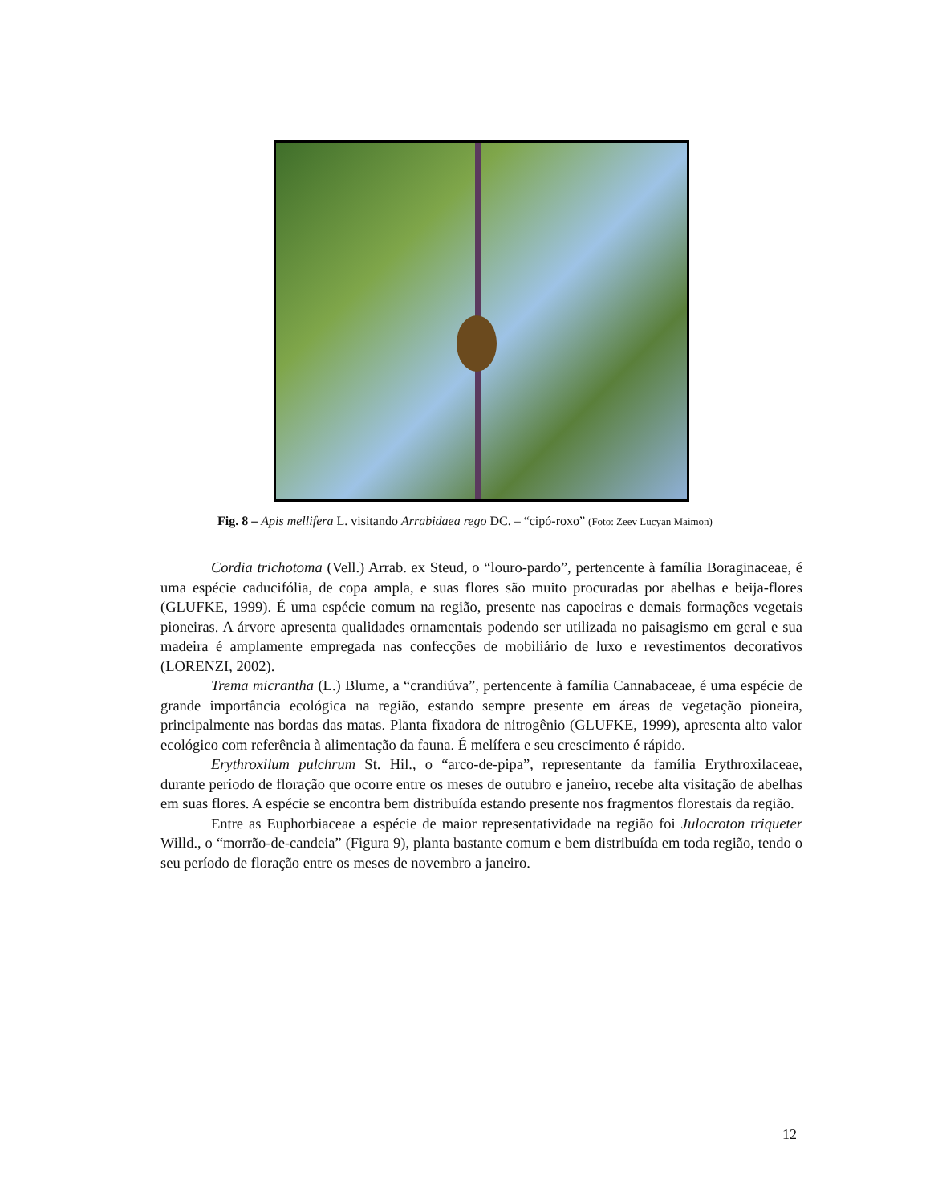Fig. 8 – Apis mellifera L. visitando Arrabidaea rego DC. – “cipó-roxo” (Foto: Zeev Lucyan Maimon)
Cordia trichotoma (Vell.) Arrab. ex Steud, o “louro-pardo”, pertencente à família Boraginaceae, é uma espécie caducifólia, de copa ampla, e suas flores são muito procuradas por abelhas e beija-flores (GLUFKE, 1999). É uma espécie comum na região, presente nas capoeiras e demais formações vegetais pioneiras. A árvore apresenta qualidades ornamentais podendo ser utilizada no paisagismo em geral e sua madeira é amplamente empregada nas confecções de mobiliário de luxo e revestimentos decorativos (LORENZI, 2002).
Trema micrantha (L.) Blume, a “crandiúva”, pertencente à família Cannabaceae, é uma espécie de grande importância ecológica na região, estando sempre presente em áreas de vegetação pioneira, principalmente nas bordas das matas. Planta fixadora de nitrogênio (GLUFKE, 1999), apresenta alto valor ecológico com referência à alimentação da fauna. É melífera e seu crescimento é rápido.
Erythroxilum pulchrum St. Hil., o “arco-de-pipa”, representante da família Erythroxilaceae, durante período de floração que ocorre entre os meses de outubro e janeiro, recebe alta visitação de abelhas em suas flores. A espécie se encontra bem distribuída estando presente nos fragmentos florestais da região.
Entre as Euphorbiaceae a espécie de maior representatividade na região foi Julocroton triqueter Willd., o “morrão-de-candeia” (Figura 9), planta bastante comum e bem distribuída em toda região, tendo o seu período de floração entre os meses de novembro a janeiro.
12